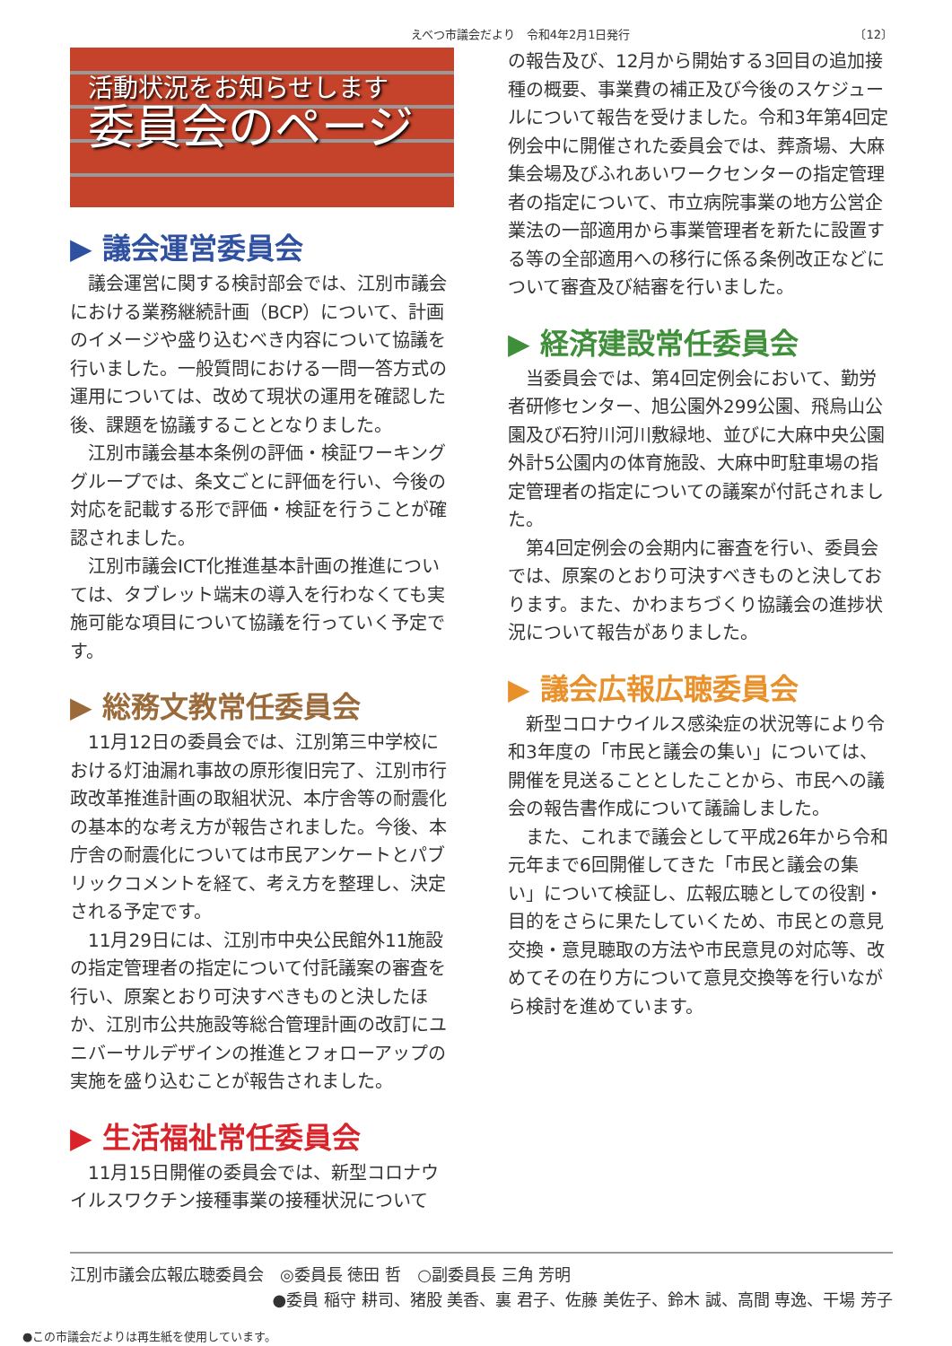えべつ市議会だより　令和4年2月1日発行 〔12〕
活動状況をお知らせします
委員会のページ
▶ 議会運営委員会
議会運営に関する検討部会では、江別市議会における業務継続計画（BCP）について、計画のイメージや盛り込むべき内容について協議を行いました。一般質問における一問一答方式の運用については、改めて現状の運用を確認した後、課題を協議することとなりました。
江別市議会基本条例の評価・検証ワーキンググループでは、条文ごとに評価を行い、今後の対応を記載する形で評価・検証を行うことが確認されました。
江別市議会ICT化推進基本計画の推進については、タブレット端末の導入を行わなくても実施可能な項目について協議を行っていく予定です。
▶ 総務文教常任委員会
11月12日の委員会では、江別第三中学校における灯油漏れ事故の原形復旧完了、江別市行政改革推進計画の取組状況、本庁舎等の耐震化の基本的な考え方が報告されました。今後、本庁舎の耐震化については市民アンケートとパブリックコメントを経て、考え方を整理し、決定される予定です。
11月29日には、江別市中央公民館外11施設の指定管理者の指定について付託議案の審査を行い、原案とおり可決すべきものと決したほか、江別市公共施設等総合管理計画の改訂にユニバーサルデザインの推進とフォローアップの実施を盛り込むことが報告されました。
▶ 生活福祉常任委員会
11月15日開催の委員会では、新型コロナウイルスワクチン接種事業の接種状況について
の報告及び、12月から開始する3回目の追加接種の概要、事業費の補正及び今後のスケジュールについて報告を受けました。令和3年第4回定例会中に開催された委員会では、葬斎場、大麻集会場及びふれあいワークセンターの指定管理者の指定について、市立病院事業の地方公営企業法の一部適用から事業管理者を新たに設置する等の全部適用への移行に係る条例改正などについて審査及び結審を行いました。
▶ 経済建設常任委員会
当委員会では、第4回定例会において、勤労者研修センター、旭公園外299公園、飛烏山公園及び石狩川河川敷緑地、並びに大麻中央公園外計5公園内の体育施設、大麻中町駐車場の指定管理者の指定についての議案が付託されました。
第4回定例会の会期内に審査を行い、委員会では、原案のとおり可決すべきものと決しております。また、かわまちづくり協議会の進捗状況について報告がありました。
▶ 議会広報広聴委員会
新型コロナウイルス感染症の状況等により令和3年度の「市民と議会の集い」については、開催を見送ることとしたことから、市民への議会の報告書作成について議論しました。
また、これまで議会として平成26年から令和元年まで6回開催してきた「市民と議会の集い」について検証し、広報広聴としての役割・目的をさらに果たしていくため、市民との意見交換・意見聴取の方法や市民意見の対応等、改めてその在り方について意見交換等を行いながら検討を進めています。
江別市議会広報広聴委員会　◎委員長 徳田 哲　○副委員長 三角 芳明
●委員 稲守 耕司、猪股 美香、裏 君子、佐藤 美佐子、鈴木 誠、高間 専逸、干場 芳子
●この市議会だよりは再生紙を使用しています。